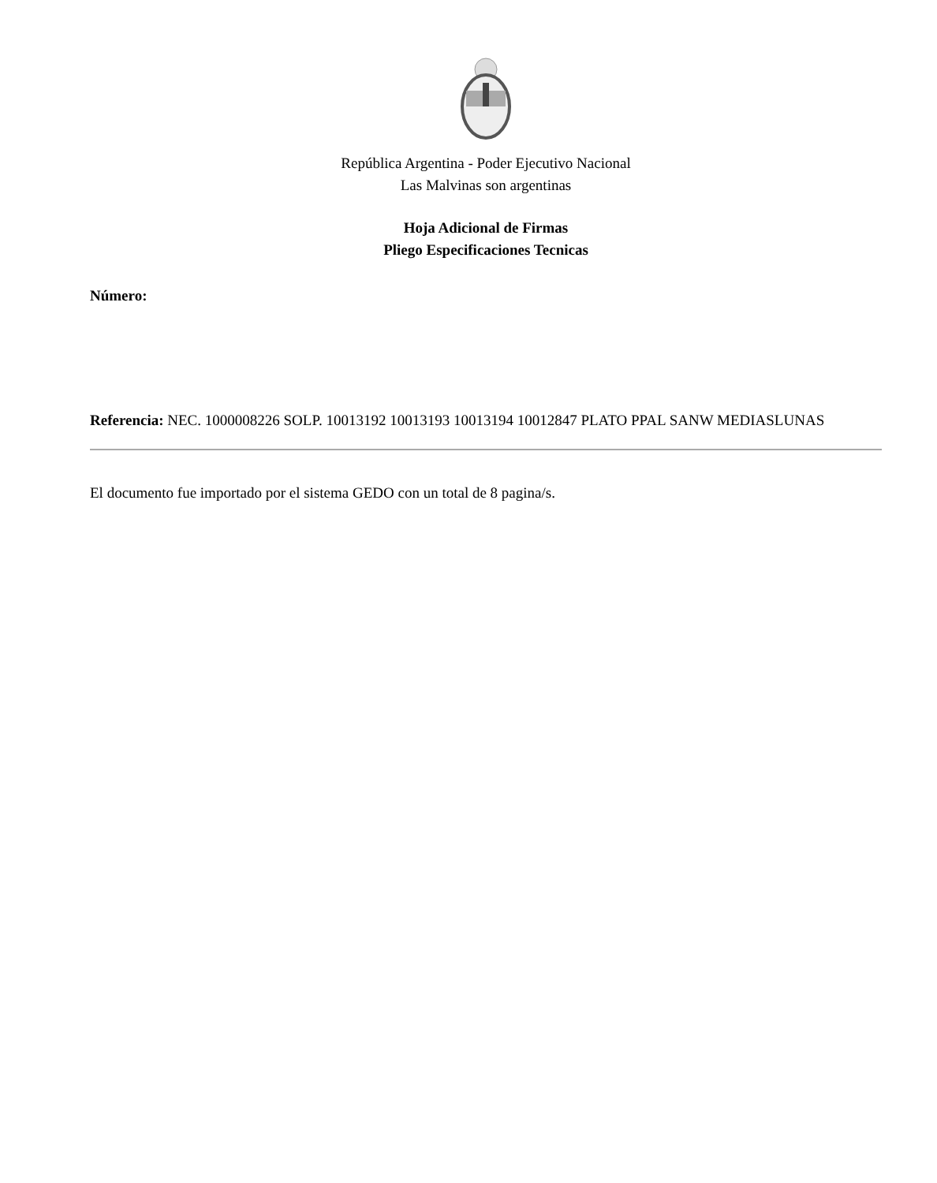República Argentina - Poder Ejecutivo Nacional
Las Malvinas son argentinas
Hoja Adicional de Firmas
Pliego Especificaciones Tecnicas
Número:
Referencia: NEC. 1000008226 SOLP. 10013192 10013193 10013194 10012847 PLATO PPAL SANW MEDIASLUNAS
El documento fue importado por el sistema GEDO con un total de 8 pagina/s.